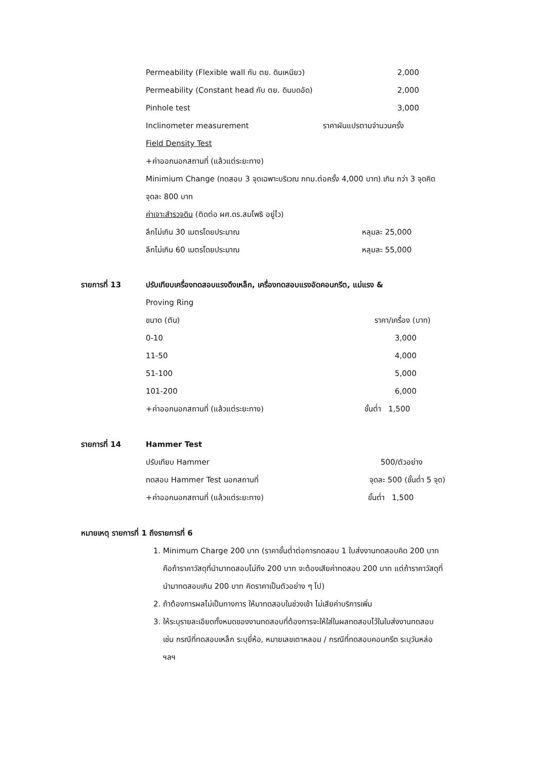Permeability (Flexible wall กับ ตย. ดินเหนียว) 2,000
Permeability (Constant head กับ ตย. ดินบดอัด) 2,000
Pinhole test 3,000
Inclinometer measurement ราคาผันแปรตามจำนวนครั้ง
Field Density Test
+ค่าออกนอกสถานที่ (แล้วแต่ระยะทาง)
Minimium Change (ทดสอบ 3 จุดเฉพาะบริเวณ กทม.ต่อครั้ง 4,000 บาท) เกิน กว่า 3 จุดคิด
จุดละ 800 บาท
ค่าเจาะสำรวจดิน (ติดต่อ ผศ.ดร.สมโพธิ อยู่ไว)
ลึกไม่เกิน 30 เมตรโดยประมาณ หลุมละ 25,000
ลึกไม่เกิน 60 เมตรโดยประมาณ หลุมละ 55,000
รายการที่ 13 ปรับเทียบเครื่องทดสอบแรงดึงเหล็ก, เครื่องทดสอบแรงอัดคอนกรีต, แม่แรง &
Proving Ring ขนาด (ตัน) ราคา/เครื่อง (บาท)
0-10 3,000
11-50 4,000
51-100 5,000
101-200 6,000
+ค่าออกนอกสถานที่ (แล้วแต่ระยะทาง) ขั้นต่ำ 1,500
รายการที่ 14 Hammer Test ปรับเทียบ Hammer 500/ตัวอย่าง
ทดสอบ Hammer Test นอกสถานที่ จุดละ 500 (ขั้นต่ำ 5 จุด)
+ค่าออกนอกสถานที่ (แล้วแต่ระยะทาง) ขั้นต่ำ 1,500
หมายเหตุ รายการที่ 1 ถึงรายการที่ 6
1. Minimum Charge 200 บาท (ราคาขั้นต่ำต่อการทดสอบ 1 ใบส่งงานทดสอบคิด 200 บาท คือถ้าราคาวัสดุที่นำมาทดสอบไม่ถึง 200 บาท จะต้องเสียค่าทดสอบ 200 บาท แต่ถ้าราคาวัสดุที่นำมาทดสอบเกิน 200 บาท คิดราคาเป็นตัวอย่าง ๆ ไป)
2. ถ้าต้องการผลไม่เป็นทางการ ให้มาทดสอบในช่วงเช้า ไม่เสียค่าบริการเพิ่ม
3. ให้ระบุรายละเอียดทั้งหมดของงานทดสอบที่ต้องการจะให้ใส่ในผลทดสอบไว้ในใบส่งงานทดสอบ เช่น กรณีที่ทดสอบเหล็ก ระบุยี่ห้อ, หมายเลขเตาหลอม / กรณีที่ทดสอบคอนกรีต ระบุวันหล่อ ฯลฯ